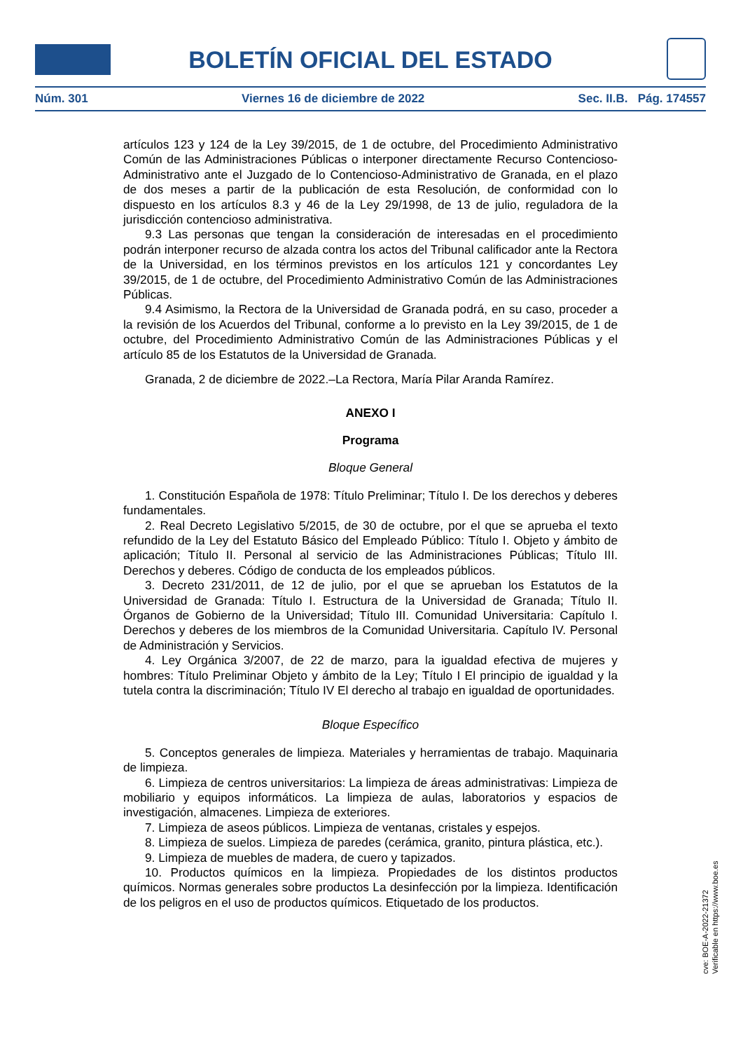BOLETÍN OFICIAL DEL ESTADO
Núm. 301 Viernes 16 de diciembre de 2022 Sec. II.B. Pág. 174557
artículos 123 y 124 de la Ley 39/2015, de 1 de octubre, del Procedimiento Administrativo Común de las Administraciones Públicas o interponer directamente Recurso Contencioso-Administrativo ante el Juzgado de lo Contencioso-Administrativo de Granada, en el plazo de dos meses a partir de la publicación de esta Resolución, de conformidad con lo dispuesto en los artículos 8.3 y 46 de la Ley 29/1998, de 13 de julio, reguladora de la jurisdicción contencioso administrativa.
9.3 Las personas que tengan la consideración de interesadas en el procedimiento podrán interponer recurso de alzada contra los actos del Tribunal calificador ante la Rectora de la Universidad, en los términos previstos en los artículos 121 y concordantes Ley 39/2015, de 1 de octubre, del Procedimiento Administrativo Común de las Administraciones Públicas.
9.4 Asimismo, la Rectora de la Universidad de Granada podrá, en su caso, proceder a la revisión de los Acuerdos del Tribunal, conforme a lo previsto en la Ley 39/2015, de 1 de octubre, del Procedimiento Administrativo Común de las Administraciones Públicas y el artículo 85 de los Estatutos de la Universidad de Granada.
Granada, 2 de diciembre de 2022.–La Rectora, María Pilar Aranda Ramírez.
ANEXO I
Programa
Bloque General
1. Constitución Española de 1978: Título Preliminar; Título I. De los derechos y deberes fundamentales.
2. Real Decreto Legislativo 5/2015, de 30 de octubre, por el que se aprueba el texto refundido de la Ley del Estatuto Básico del Empleado Público: Título I. Objeto y ámbito de aplicación; Título II. Personal al servicio de las Administraciones Públicas; Título III. Derechos y deberes. Código de conducta de los empleados públicos.
3. Decreto 231/2011, de 12 de julio, por el que se aprueban los Estatutos de la Universidad de Granada: Título I. Estructura de la Universidad de Granada; Título II. Órganos de Gobierno de la Universidad; Título III. Comunidad Universitaria: Capítulo I. Derechos y deberes de los miembros de la Comunidad Universitaria. Capítulo IV. Personal de Administración y Servicios.
4. Ley Orgánica 3/2007, de 22 de marzo, para la igualdad efectiva de mujeres y hombres: Título Preliminar Objeto y ámbito de la Ley; Título I El principio de igualdad y la tutela contra la discriminación; Título IV El derecho al trabajo en igualdad de oportunidades.
Bloque Específico
5. Conceptos generales de limpieza. Materiales y herramientas de trabajo. Maquinaria de limpieza.
6. Limpieza de centros universitarios: La limpieza de áreas administrativas: Limpieza de mobiliario y equipos informáticos. La limpieza de aulas, laboratorios y espacios de investigación, almacenes. Limpieza de exteriores.
7. Limpieza de aseos públicos. Limpieza de ventanas, cristales y espejos.
8. Limpieza de suelos. Limpieza de paredes (cerámica, granito, pintura plástica, etc.).
9. Limpieza de muebles de madera, de cuero y tapizados.
10. Productos químicos en la limpieza. Propiedades de los distintos productos químicos. Normas generales sobre productos La desinfección por la limpieza. Identificación de los peligros en el uso de productos químicos. Etiquetado de los productos.
cve: BOE-A-2022-21372
Verificable en https://www.boe.es